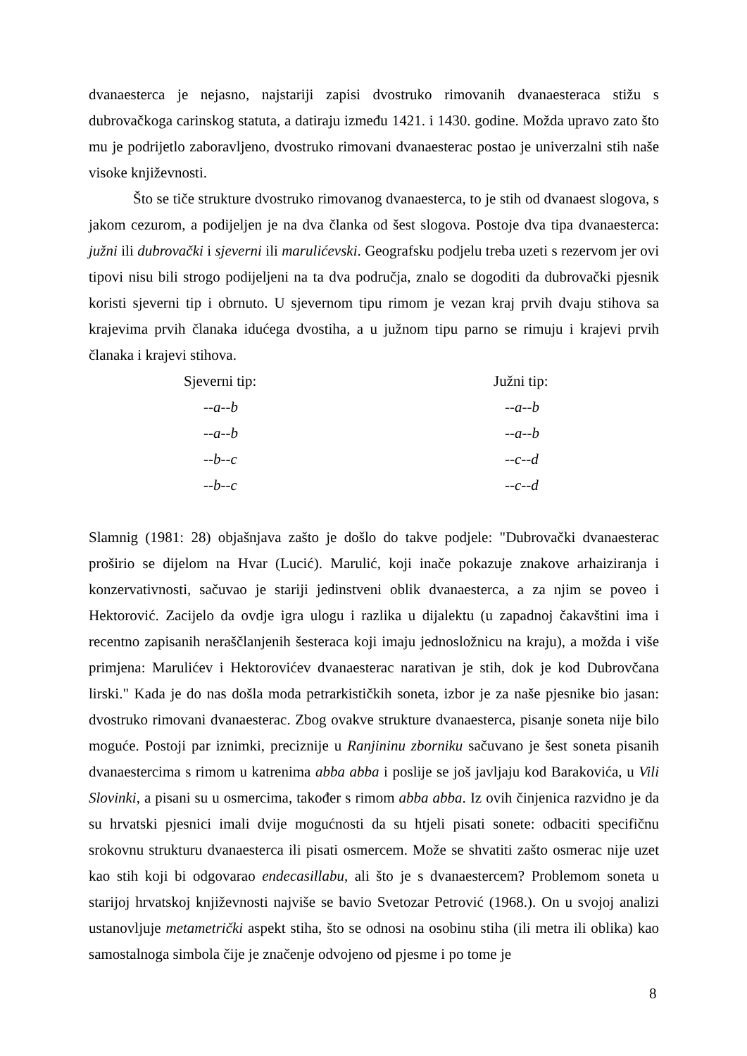dvanaesterca je nejasno, najstariji zapisi dvostruko rimovanih dvanaesteraca stižu s dubrovačkoga carinskog statuta, a datiraju između 1421. i 1430. godine. Možda upravo zato što mu je podrijetlo zaboravljeno, dvostruko rimovani dvanaesterac postao je univerzalni stih naše visoke književnosti.
Što se tiče strukture dvostruko rimovanog dvanaesterca, to je stih od dvanaest slogova, s jakom cezurom, a podijeljen je na dva članka od šest slogova. Postoje dva tipa dvanaesterca: južni ili dubrovački i sjeverni ili marulićevski. Geografsku podjelu treba uzeti s rezervom jer ovi tipovi nisu bili strogo podijeljeni na ta dva područja, znalo se dogoditi da dubrovački pjesnik koristi sjeverni tip i obrnuto. U sjevernom tipu rimom je vezan kraj prvih dvaju stihova sa krajevima prvih članaka idućega dvostiha, a u južnom tipu parno se rimuju i krajevi prvih članaka i krajevi stihova.
Sjeverni tip:
--a--b
--a--b
--b--c
--b--c
Južni tip:
--a--b
--a--b
--c--d
--c--d
Slamnig (1981: 28) objašnjava zašto je došlo do takve podjele: "Dubrovački dvanaesterac proširio se dijelom na Hvar (Lucić). Marulić, koji inače pokazuje znakove arhaiziranja i konzervativnosti, sačuvao je stariji jedinstveni oblik dvanaesterca, a za njim se poveo i Hektorović. Zacijelo da ovdje igra ulogu i razlika u dijalektu (u zapadnoj čakavštini ima i recentno zapisanih neraščlanjenih šesteraca koji imaju jednosložnicu na kraju), a možda i više primjena: Marulićev i Hektorovićev dvanaesterac narativan je stih, dok je kod Dubrovčana lirski." Kada je do nas došla moda petrarkističkih soneta, izbor je za naše pjesnike bio jasan: dvostruko rimovani dvanaesterac. Zbog ovakve strukture dvanaesterca, pisanje soneta nije bilo moguće. Postoji par iznimki, preciznije u Ranjininu zborniku sačuvano je šest soneta pisanih dvanaestercima s rimom u katrenima abba abba i poslije se još javljaju kod Barakovića, u Vili Slovinki, a pisani su u osmercima, također s rimom abba abba. Iz ovih činjenica razvidno je da su hrvatski pjesnici imali dvije mogućnosti da su htjeli pisati sonete: odbaciti specifičnu srokovnu strukturu dvanaesterca ili pisati osmercem. Može se shvatiti zašto osmerac nije uzet kao stih koji bi odgovarao endecasillabu, ali što je s dvanaestercem? Problemom soneta u starijoj hrvatskoj književnosti najviše se bavio Svetozar Petrović (1968.). On u svojoj analizi ustanovljuje metametrički aspekt stiha, što se odnosi na osobinu stiha (ili metra ili oblika) kao samostalnoga simbola čije je značenje odvojeno od pjesme i po tome je
8